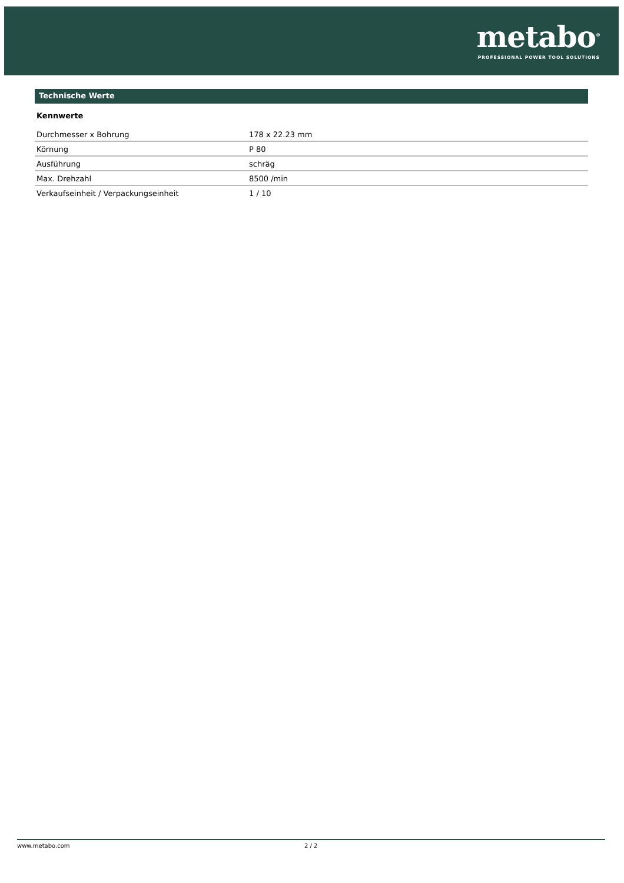metabo<sup>®</sup>
PROFESSIONAL POWER TOOL SOLUTIONS
Technische Werte
Kennwerte
| Durchmesser x Bohrung | 178 x 22.23 mm |
| Körnung | P 80 |
| Ausführung | schräg |
| Max. Drehzahl | 8500 /min |
| Verkaufseinheit / Verpackungseinheit | 1 / 10 |
www.metabo.com 2 / 2